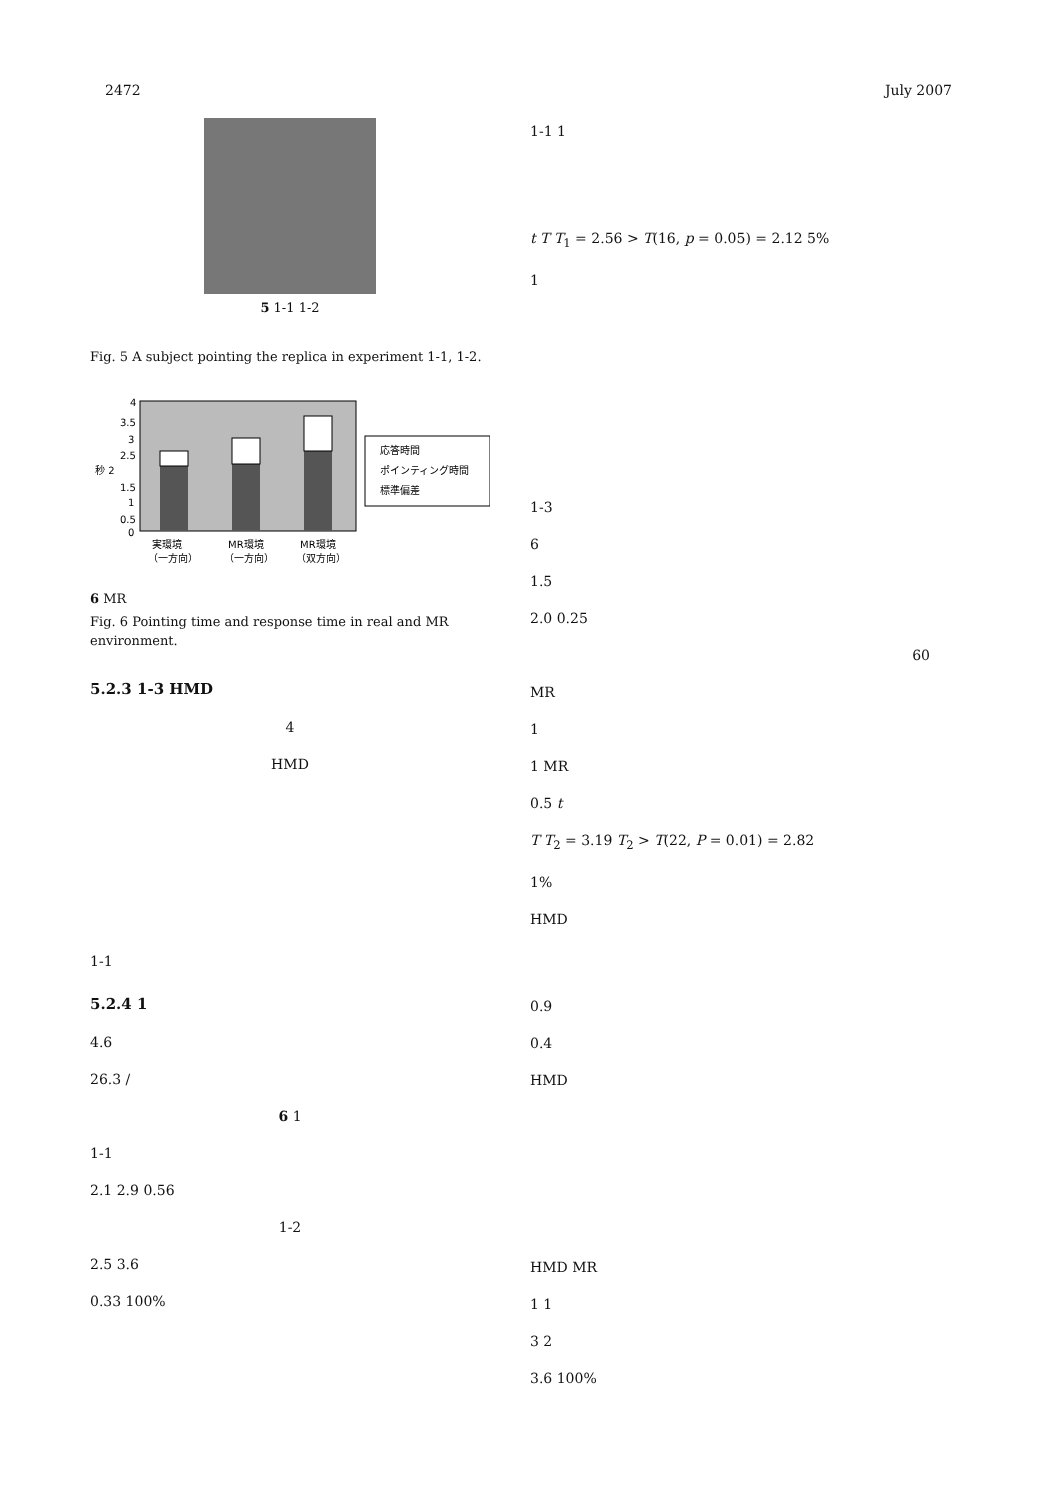2472 July 2007
5 1-1 1-2
Fig. 5 A subject pointing the replica in experiment 1-1, 1-2.
4
3.5
3
2.5
秒 2
1.5
1
0.5
0
応答時間
ポインティング時間
標準偏差
実環境
MR環境
MR環境
（一方向）
（一方向）
（双方向）
6 MR
Fig. 6 Pointing time and response time in real and MR environment.
5.2.3 1-3 HMD
4
HMD
1-1
5.2.4 1
4.6
26.3 /
6 1
1-1
2.1 2.9 0.56
1-2
2.5 3.6
0.33 100%
1-1 1
t T T<sub>1</sub> = 2.56 > T(16, p = 0.05) = 2.12 5%
1
1-3
6
1.5
2.0 0.25
60
MR
1
1 MR
0.5 t
T T<sub>2</sub> = 3.19 T<sub>2</sub> > T(22, P = 0.01) = 2.82
1%
HMD
0.9
0.4
HMD
HMD MR
1 1
3 2
3.6 100%